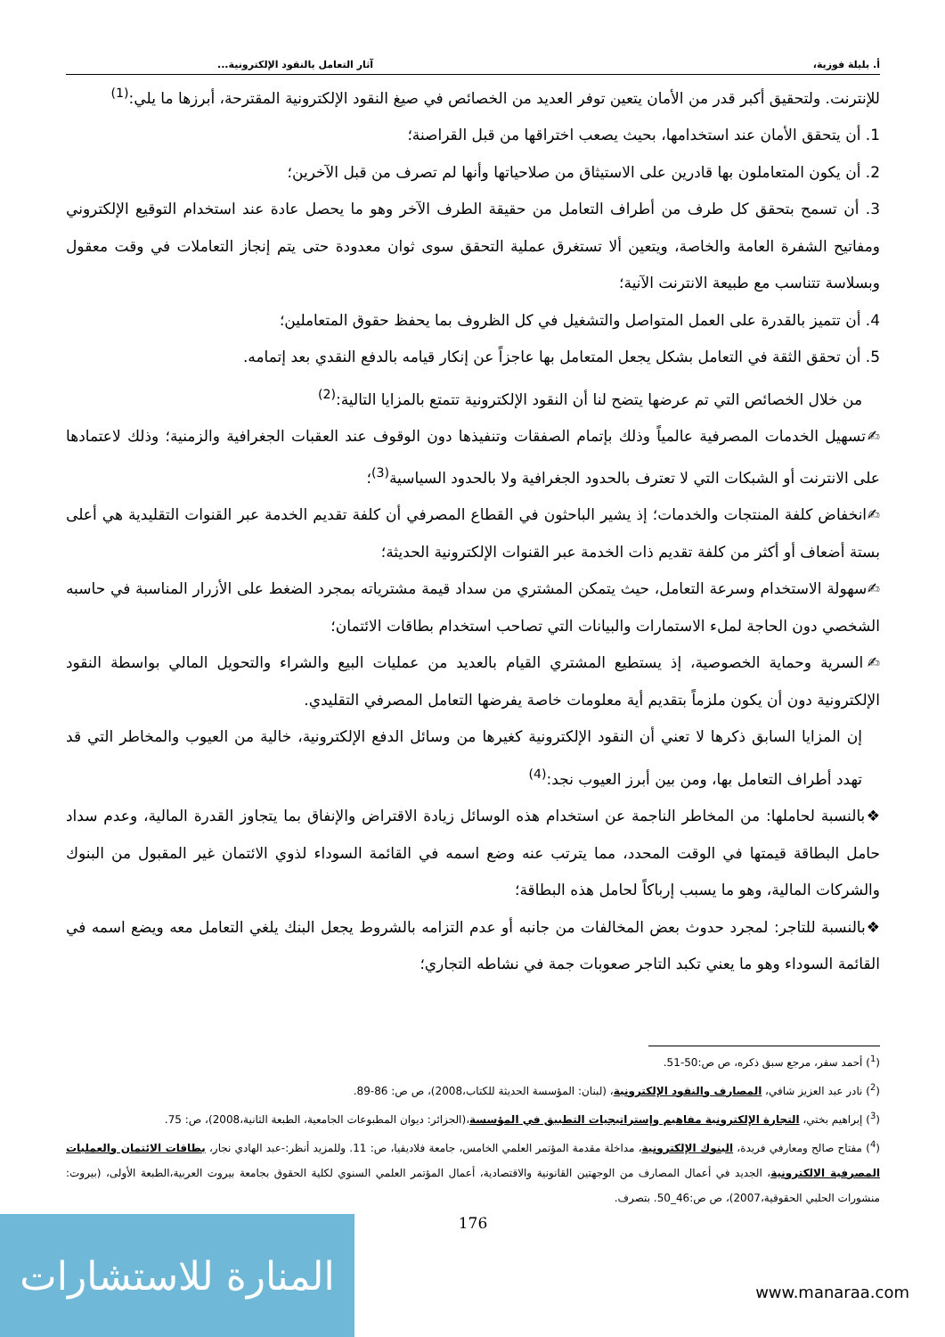أ. بليلة فوزية، آثار التعامل بالنقود الإلكترونية...
للإنترنت. ولتحقيق أكبر قدر من الأمان يتعين توفر العديد من الخصائص في صيغ النقود الإلكترونية المقترحة، أبرزها ما يلي:<sup>(1)</sup>
1. أن يتحقق الأمان عند استخدامها، بحيث يصعب اختراقها من قبل القراصنة؛
2. أن يكون المتعاملون بها قادرين على الاستيثاق من صلاحياتها وأنها لم تصرف من قبل الآخرين؛
3. أن تسمح بتحقق كل طرف من أطراف التعامل من حقيقة الطرف الآخر وهو ما يحصل عادة عند استخدام التوقيع الإلكتروني ومفاتيح الشفرة العامة والخاصة، ويتعين ألا تستغرق عملية التحقق سوى ثوان معدودة حتى يتم إنجاز التعاملات في وقت معقول وبسلاسة تتناسب مع طبيعة الانترنت الآنية؛
4. أن تتميز بالقدرة على العمل المتواصل والتشغيل في كل الظروف بما يحفظ حقوق المتعاملين؛
5. أن تحقق الثقة في التعامل بشكل يجعل المتعامل بها عاجزاً عن إنكار قيامه بالدفع النقدي بعد إتمامه.
من خلال الخصائص التي تم عرضها يتضح لنا أن النقود الإلكترونية تتمتع بالمزايا التالية:<sup>(2)</sup>
✍تسهيل الخدمات المصرفية عالمياً وذلك بإتمام الصفقات وتنفيذها دون الوقوف عند العقبات الجغرافية والزمنية؛ وذلك لاعتمادها على الانترنت أو الشبكات التي لا تعترف بالحدود الجغرافية ولا بالحدود السياسية<sup>(3)</sup>؛
✍انخفاض كلفة المنتجات والخدمات؛ إذ يشير الباحثون في القطاع المصرفي أن كلفة تقديم الخدمة عبر القنوات التقليدية هي أعلى بستة أضعاف أو أكثر من كلفة تقديم ذات الخدمة عبر القنوات الإلكترونية الحديثة؛
✍سهولة الاستخدام وسرعة التعامل، حيث يتمكن المشتري من سداد قيمة مشترياته بمجرد الضغط على الأزرار المناسبة في حاسبه الشخصي دون الحاجة لملء الاستمارات والبيانات التي تصاحب استخدام بطاقات الائتمان؛
✍السرية وحماية الخصوصية، إذ يستطيع المشتري القيام بالعديد من عمليات البيع والشراء والتحويل المالي بواسطة النقود الإلكترونية دون أن يكون ملزماً بتقديم أية معلومات خاصة يفرضها التعامل المصرفي التقليدي.
إن المزايا السابق ذكرها لا تعني أن النقود الإلكترونية كغيرها من وسائل الدفع الإلكترونية، خالية من العيوب والمخاطر التي قد تهدد أطراف التعامل بها، ومن بين أبرز العيوب نجد:<sup>(4)</sup>
❖بالنسبة لحاملها: من المخاطر الناجمة عن استخدام هذه الوسائل زيادة الاقتراض والإنفاق بما يتجاوز القدرة المالية، وعدم سداد حامل البطاقة قيمتها في الوقت المحدد، مما يترتب عنه وضع اسمه في القائمة السوداء لذوي الائتمان غير المقبول من البنوك والشركات المالية، وهو ما يسبب إرباكاً لحامل هذه البطاقة؛
❖بالنسبة للتاجر: لمجرد حدوث بعض المخالفات من جانبه أو عدم التزامه بالشروط يجعل البنك يلغي التعامل معه ويضع اسمه في القائمة السوداء وهو ما يعني تكبد التاجر صعوبات جمة في نشاطه التجاري؛
(<sup>1</sup>) أحمد سفر، مرجع سبق ذكره، ص ص:50-51.
(<sup>2</sup>) نادر عبد العزيز شافي، المصارف والنقود الإلكترونية، (لبنان: المؤسسة الحديثة للكتاب،2008)، ص ص: 86-89.
(<sup>3</sup>) إبراهيم بختي، التجارة الإلكترونية مفاهيم وإستراتيجيات التطبيق في المؤسسة،(الجزائر: ديوان المطبوعات الجامعية، الطبعة الثانية،2008)، ص: 75.
(<sup>4</sup>) مفتاح صالح ومعارفي فريدة، البنوك الإلكترونية، مداخلة مقدمة المؤتمر العلمي الخامس، جامعة فلاديفيا، ص: 11. وللمزيد أنظر:-عبد الهادي نجار، بطاقات الائتمان والعمليات المصرفية الالكترونية، الجديد في أعمال المصارف من الوجهتين القانونية والاقتصادية، أعمال المؤتمر العلمي السنوي لكلية الحقوق بجامعة بيروت العربية،الطبعة الأولى، (بيروت: منشورات الحلبي الحقوقية،2007)، ص ص:46_50. بتصرف.
176
المنارة للاستشارات
www.manaraa.com